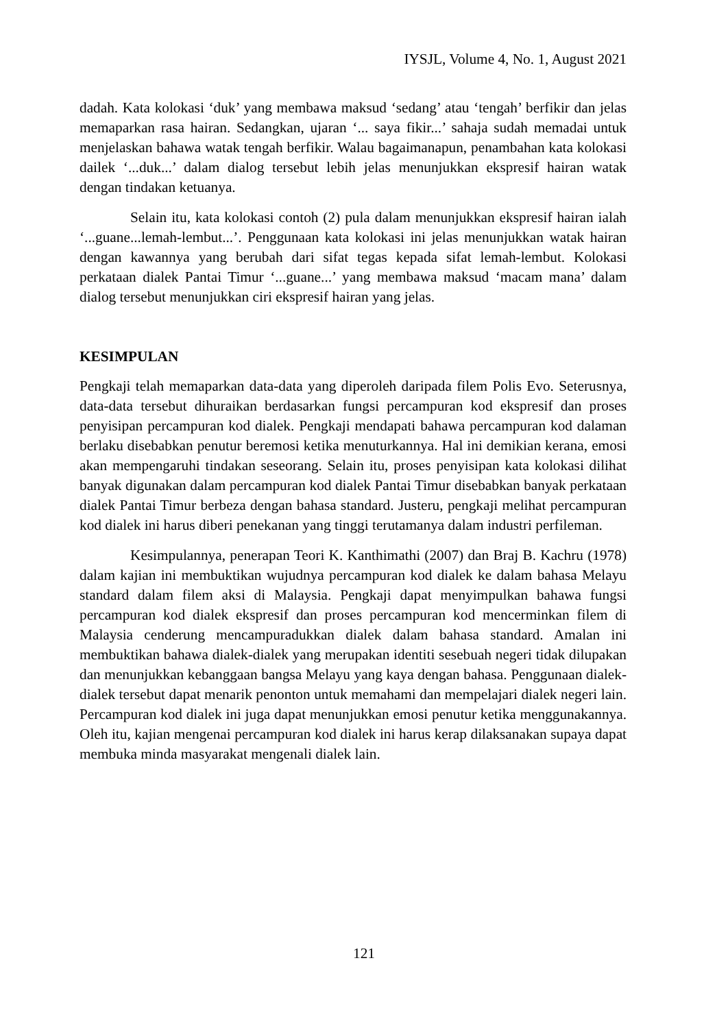IYSJL, Volume 4, No. 1, August 2021
dadah. Kata kolokasi ‘duk’ yang membawa maksud ‘sedang’ atau ‘tengah’ berfikir dan jelas memaparkan rasa hairan. Sedangkan, ujaran ‘... saya fikir...’ sahaja sudah memadai untuk menjelaskan bahawa watak tengah berfikir. Walau bagaimanapun, penambahan kata kolokasi dailek ‘...duk...’ dalam dialog tersebut lebih jelas menunjukkan ekspresif hairan watak dengan tindakan ketuanya.
Selain itu, kata kolokasi contoh (2) pula dalam menunjukkan ekspresif hairan ialah ‘...guane...lemah-lembut...’. Penggunaan kata kolokasi ini jelas menunjukkan watak hairan dengan kawannya yang berubah dari sifat tegas kepada sifat lemah-lembut. Kolokasi perkataan dialek Pantai Timur ‘...guane...’ yang membawa maksud ‘macam mana’ dalam dialog tersebut menunjukkan ciri ekspresif hairan yang jelas.
KESIMPULAN
Pengkaji telah memaparkan data-data yang diperoleh daripada filem Polis Evo. Seterusnya, data-data tersebut dihuraikan berdasarkan fungsi percampuran kod ekspresif dan proses penyisipan percampuran kod dialek. Pengkaji mendapati bahawa percampuran kod dalaman berlaku disebabkan penutur beremosi ketika menuturkannya. Hal ini demikian kerana, emosi akan mempengaruhi tindakan seseorang. Selain itu, proses penyisipan kata kolokasi dilihat banyak digunakan dalam percampuran kod dialek Pantai Timur disebabkan banyak perkataan dialek Pantai Timur berbeza dengan bahasa standard. Justeru, pengkaji melihat percampuran kod dialek ini harus diberi penekanan yang tinggi terutamanya dalam industri perfileman.
Kesimpulannya, penerapan Teori K. Kanthimathi (2007) dan Braj B. Kachru (1978) dalam kajian ini membuktikan wujudnya percampuran kod dialek ke dalam bahasa Melayu standard dalam filem aksi di Malaysia. Pengkaji dapat menyimpulkan bahawa fungsi percampuran kod dialek ekspresif dan proses percampuran kod mencerminkan filem di Malaysia cenderung mencampuradukkan dialek dalam bahasa standard. Amalan ini membuktikan bahawa dialek-dialek yang merupakan identiti sesebuah negeri tidak dilupakan dan menunjukkan kebanggaan bangsa Melayu yang kaya dengan bahasa. Penggunaan dialek-dialek tersebut dapat menarik penonton untuk memahami dan mempelajari dialek negeri lain. Percampuran kod dialek ini juga dapat menunjukkan emosi penutur ketika menggunakannya. Oleh itu, kajian mengenai percampuran kod dialek ini harus kerap dilaksanakan supaya dapat membuka minda masyarakat mengenali dialek lain.
121